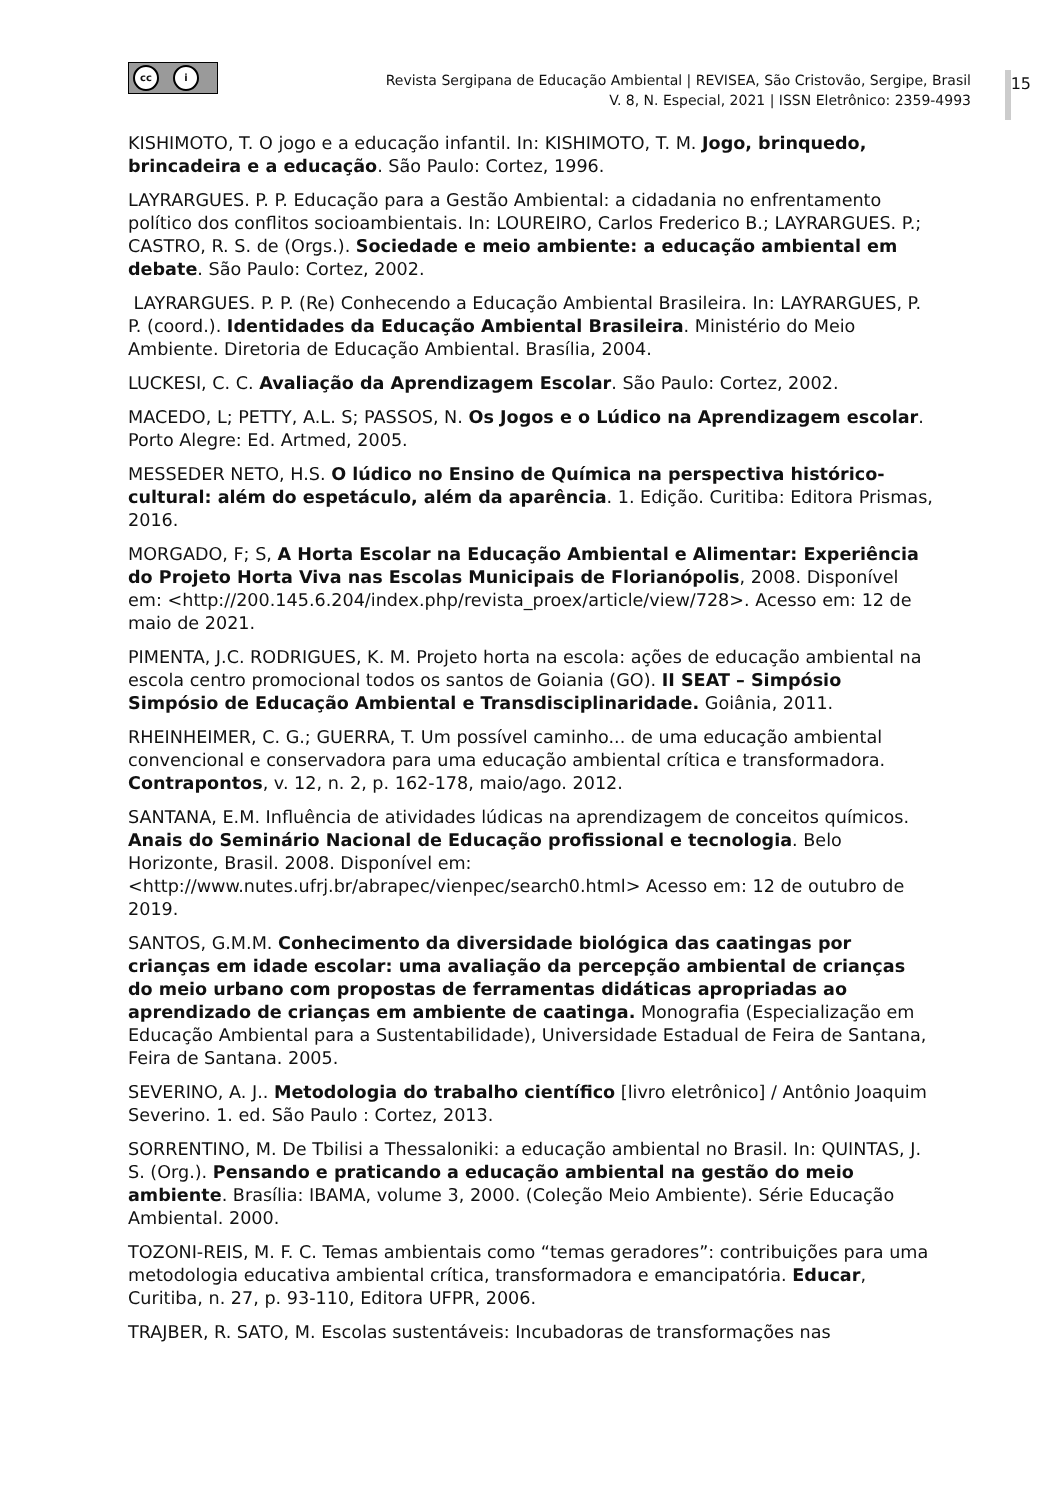cc i
Revista Sergipana de Educação Ambiental | REVISEA, São Cristovão, Sergipe, Brasil
V. 8, N. Especial, 2021 | ISSN Eletrônico: 2359-4993
15
KISHIMOTO, T. O jogo e a educação infantil. In: KISHIMOTO, T. M. Jogo, brinquedo, brincadeira e a educação. São Paulo: Cortez, 1996.
LAYRARGUES. P. P. Educação para a Gestão Ambiental: a cidadania no enfrentamento político dos conflitos socioambientais. In: LOUREIRO, Carlos Frederico B.; LAYRARGUES. P.; CASTRO, R. S. de (Orgs.). Sociedade e meio ambiente: a educação ambiental em debate. São Paulo: Cortez, 2002.
LAYRARGUES. P. P. (Re) Conhecendo a Educação Ambiental Brasileira. In: LAYRARGUES, P. P. (coord.). Identidades da Educação Ambiental Brasileira. Ministério do Meio Ambiente. Diretoria de Educação Ambiental. Brasília, 2004.
LUCKESI, C. C. Avaliação da Aprendizagem Escolar. São Paulo: Cortez, 2002.
MACEDO, L; PETTY, A.L. S; PASSOS, N. Os Jogos e o Lúdico na Aprendizagem escolar. Porto Alegre: Ed. Artmed, 2005.
MESSEDER NETO, H.S. O lúdico no Ensino de Química na perspectiva histórico-cultural: além do espetáculo, além da aparência. 1. Edição. Curitiba: Editora Prismas, 2016.
MORGADO, F; S, A Horta Escolar na Educação Ambiental e Alimentar: Experiência do Projeto Horta Viva nas Escolas Municipais de Florianópolis, 2008. Disponível em: <http://200.145.6.204/index.php/revista_proex/article/view/728>. Acesso em: 12 de maio de 2021.
PIMENTA, J.C. RODRIGUES, K. M. Projeto horta na escola: ações de educação ambiental na escola centro promocional todos os santos de Goiania (GO). II SEAT – Simpósio Simpósio de Educação Ambiental e Transdisciplinaridade. Goiânia, 2011.
RHEINHEIMER, C. G.; GUERRA, T. Um possível caminho... de uma educação ambiental convencional e conservadora para uma educação ambiental crítica e transformadora. Contrapontos, v. 12, n. 2, p. 162-178, maio/ago. 2012.
SANTANA, E.M. Influência de atividades lúdicas na aprendizagem de conceitos químicos. Anais do Seminário Nacional de Educação profissional e tecnologia. Belo Horizonte, Brasil. 2008. Disponível em: <http://www.nutes.ufrj.br/abrapec/vienpec/search0.html> Acesso em: 12 de outubro de 2019.
SANTOS, G.M.M. Conhecimento da diversidade biológica das caatingas por crianças em idade escolar: uma avaliação da percepção ambiental de crianças do meio urbano com propostas de ferramentas didáticas apropriadas ao aprendizado de crianças em ambiente de caatinga. Monografia (Especialização em Educação Ambiental para a Sustentabilidade), Universidade Estadual de Feira de Santana, Feira de Santana. 2005.
SEVERINO, A. J.. Metodologia do trabalho científico [livro eletrônico] / Antônio Joaquim Severino. 1. ed. São Paulo : Cortez, 2013.
SORRENTINO, M. De Tbilisi a Thessaloniki: a educação ambiental no Brasil. In: QUINTAS, J. S. (Org.). Pensando e praticando a educação ambiental na gestão do meio ambiente. Brasília: IBAMA, volume 3, 2000. (Coleção Meio Ambiente). Série Educação Ambiental. 2000.
TOZONI-REIS, M. F. C. Temas ambientais como “temas geradores”: contribuições para uma metodologia educativa ambiental crítica, transformadora e emancipatória. Educar, Curitiba, n. 27, p. 93-110, Editora UFPR, 2006.
TRAJBER, R. SATO, M. Escolas sustentáveis: Incubadoras de transformações nas